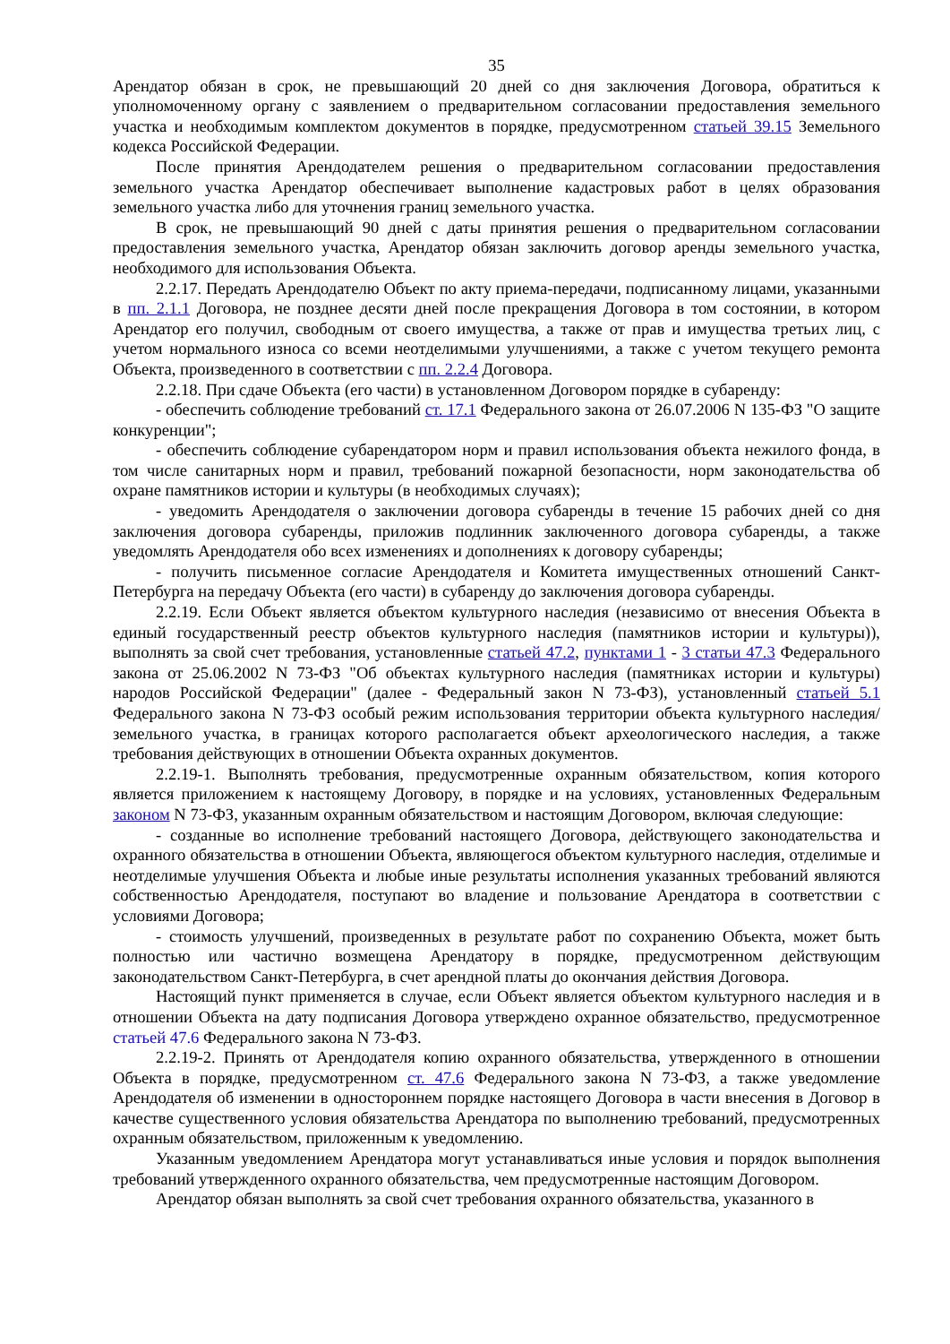35
Арендатор обязан в срок, не превышающий 20 дней со дня заключения Договора, обратиться к уполномоченному органу с заявлением о предварительном согласовании предоставления земельного участка и необходимым комплектом документов в порядке, предусмотренном статьей 39.15 Земельного кодекса Российской Федерации.
После принятия Арендодателем решения о предварительном согласовании предоставления земельного участка Арендатор обеспечивает выполнение кадастровых работ в целях образования земельного участка либо для уточнения границ земельного участка.
В срок, не превышающий 90 дней с даты принятия решения о предварительном согласовании предоставления земельного участка, Арендатор обязан заключить договор аренды земельного участка, необходимого для использования Объекта.
2.2.17. Передать Арендодателю Объект по акту приема-передачи, подписанному лицами, указанными в пп. 2.1.1 Договора, не позднее десяти дней после прекращения Договора в том состоянии, в котором Арендатор его получил, свободным от своего имущества, а также от прав и имущества третьих лиц, с учетом нормального износа со всеми неотделимыми улучшениями, а также с учетом текущего ремонта Объекта, произведенного в соответствии с пп. 2.2.4 Договора.
2.2.18. При сдаче Объекта (его части) в установленном Договором порядке в субаренду:
- обеспечить соблюдение требований ст. 17.1 Федерального закона от 26.07.2006 N 135-ФЗ "О защите конкуренции";
- обеспечить соблюдение субарендатором норм и правил использования объекта нежилого фонда, в том числе санитарных норм и правил, требований пожарной безопасности, норм законодательства об охране памятников истории и культуры (в необходимых случаях);
- уведомить Арендодателя о заключении договора субаренды в течение 15 рабочих дней со дня заключения договора субаренды, приложив подлинник заключенного договора субаренды, а также уведомлять Арендодателя обо всех изменениях и дополнениях к договору субаренды;
- получить письменное согласие Арендодателя и Комитета имущественных отношений Санкт-Петербурга на передачу Объекта (его части) в субаренду до заключения договора субаренды.
2.2.19. Если Объект является объектом культурного наследия (независимо от внесения Объекта в единый государственный реестр объектов культурного наследия (памятников истории и культуры)), выполнять за свой счет требования, установленные статьей 47.2, пунктами 1 - 3 статьи 47.3 Федерального закона от 25.06.2002 N 73-ФЗ "Об объектах культурного наследия (памятниках истории и культуры) народов Российской Федерации" (далее - Федеральный закон N 73-ФЗ), установленный статьей 5.1 Федерального закона N 73-ФЗ особый режим использования территории объекта культурного наследия/земельного участка, в границах которого располагается объект археологического наследия, а также требования действующих в отношении Объекта охранных документов.
2.2.19-1. Выполнять требования, предусмотренные охранным обязательством, копия которого является приложением к настоящему Договору, в порядке и на условиях, установленных Федеральным законом N 73-ФЗ, указанным охранным обязательством и настоящим Договором, включая следующие:
- созданные во исполнение требований настоящего Договора, действующего законодательства и охранного обязательства в отношении Объекта, являющегося объектом культурного наследия, отделимые и неотделимые улучшения Объекта и любые иные результаты исполнения указанных требований являются собственностью Арендодателя, поступают во владение и пользование Арендатора в соответствии с условиями Договора;
- стоимость улучшений, произведенных в результате работ по сохранению Объекта, может быть полностью или частично возмещена Арендатору в порядке, предусмотренном действующим законодательством Санкт-Петербурга, в счет арендной платы до окончания действия Договора.
Настоящий пункт применяется в случае, если Объект является объектом культурного наследия и в отношении Объекта на дату подписания Договора утверждено охранное обязательство, предусмотренное статьей 47.6 Федерального закона N 73-ФЗ.
2.2.19-2. Принять от Арендодателя копию охранного обязательства, утвержденного в отношении Объекта в порядке, предусмотренном ст. 47.6 Федерального закона N 73-ФЗ, а также уведомление Арендодателя об изменении в одностороннем порядке настоящего Договора в части внесения в Договор в качестве существенного условия обязательства Арендатора по выполнению требований, предусмотренных охранным обязательством, приложенным к уведомлению.
Указанным уведомлением Арендатора могут устанавливаться иные условия и порядок выполнения требований утвержденного охранного обязательства, чем предусмотренные настоящим Договором.
Арендатор обязан выполнять за свой счет требования охранного обязательства, указанного в